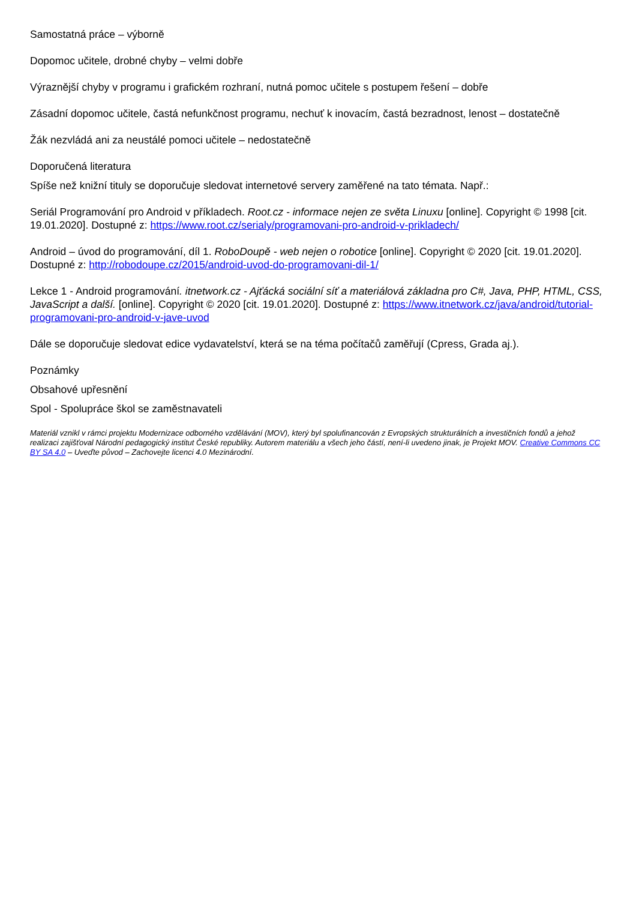Samostatná práce – výborně
Dopomoc učitele, drobné chyby – velmi dobře
Výraznější chyby v programu i grafickém rozhraní, nutná pomoc učitele s postupem řešení – dobře
Zásadní dopomoc učitele, častá nefunkčnost programu, nechuť k inovacím, častá bezradnost, lenost – dostatečně
Žák nezvládá ani za neustálé pomoci učitele – nedostatečně
Doporučená literatura
Spíše než knižní tituly se doporučuje sledovat internetové servery zaměřené na tato témata. Např.:
Seriál Programování pro Android v příkladech. Root.cz - informace nejen ze světa Linuxu [online]. Copyright © 1998 [cit. 19.01.2020]. Dostupné z: https://www.root.cz/serialy/programovani-pro-android-v-prikladech/
Android – úvod do programování, díl 1. RoboDoupě - web nejen o robotice [online]. Copyright © 2020 [cit. 19.01.2020]. Dostupné z: http://robodoupe.cz/2015/android-uvod-do-programovani-dil-1/
Lekce 1 - Android programování. itnetwork.cz - Ajťácká sociální síť a materiálová základna pro C#, Java, PHP, HTML, CSS, JavaScript a další. [online]. Copyright © 2020 [cit. 19.01.2020]. Dostupné z: https://www.itnetwork.cz/java/android/tutorial-programovani-pro-android-v-jave-uvod
Dále se doporučuje sledovat edice vydavatelství, která se na téma počítačů zaměřují (Cpress, Grada aj.).
Poznámky
Obsahové upřesnění
Spol - Spolupráce škol se zaměstnavateli
Materiál vznikl v rámci projektu Modernizace odborného vzdělávání (MOV), který byl spolufinancován z Evropských strukturálních a investičních fondů a jehož realizaci zajišťoval Národní pedagogický institut České republiky. Autorem materiálu a všech jeho částí, není-li uvedeno jinak, je Projekt MOV. Creative Commons CC BY SA 4.0 – Uveďte původ – Zachovejte licenci 4.0 Mezinárodní.